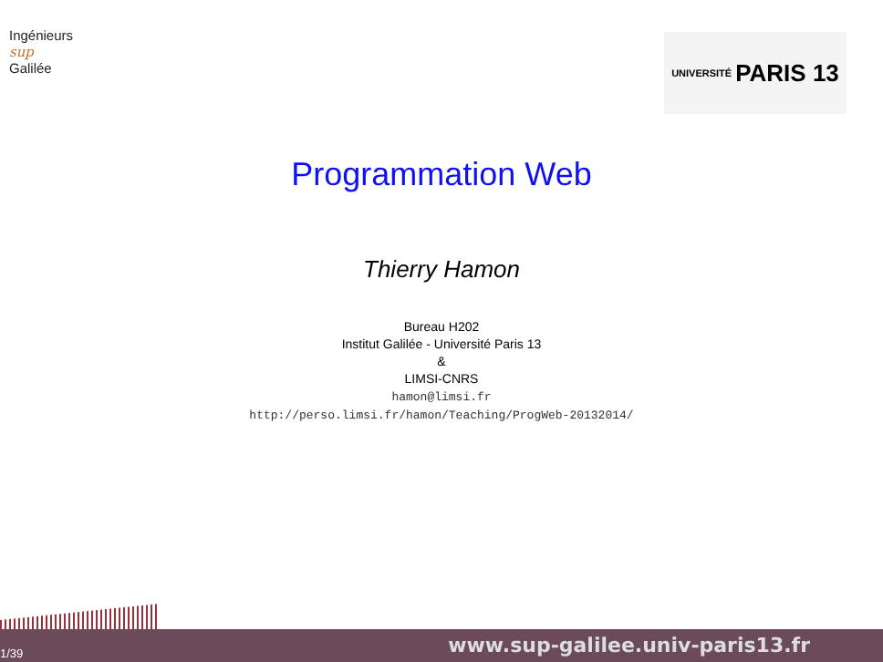Ingénieurs
sup
Galilée
UNIVERSITÉ PARIS 13
Programmation Web
Thierry Hamon
Bureau H202
Institut Galilée - Université Paris 13
&
LIMSI-CNRS
hamon@limsi.fr
http://perso.limsi.fr/hamon/Teaching/ProgWeb-20132014/
1/39 www.sup-galilee.univ-paris13.fr